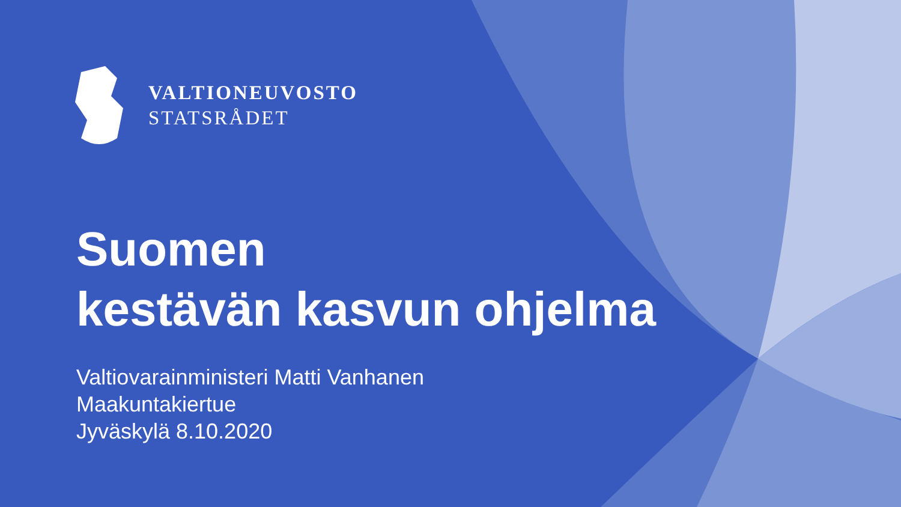VALTIONEUVOSTO
STATSRÅDET
Suomen
kestävän kasvun ohjelma
Valtiovarainministeri Matti Vanhanen
Maakuntakiertue
Jyväskylä 8.10.2020